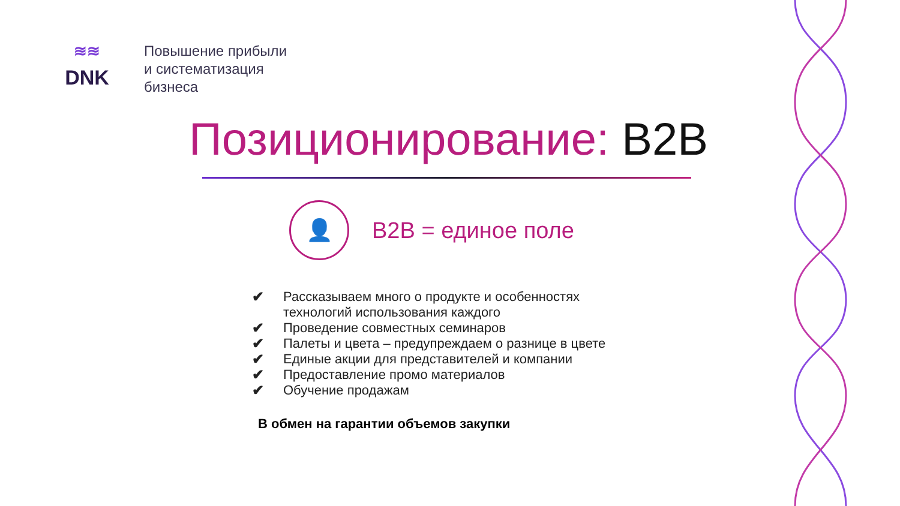≋≋
DNK
Повышение прибыли
и систематизация
бизнеса
Позиционирование: B2B
👤
B2B = единое поле
✔ Рассказываем много о продукте и особенностях технологий использования каждого
✔ Проведение совместных семинаров
✔ Палеты и цвета – предупреждаем о разнице в цвете
✔ Единые акции для представителей и компании
✔ Предоставление промо материалов
✔ Обучение продажам
В обмен на гарантии объемов закупки